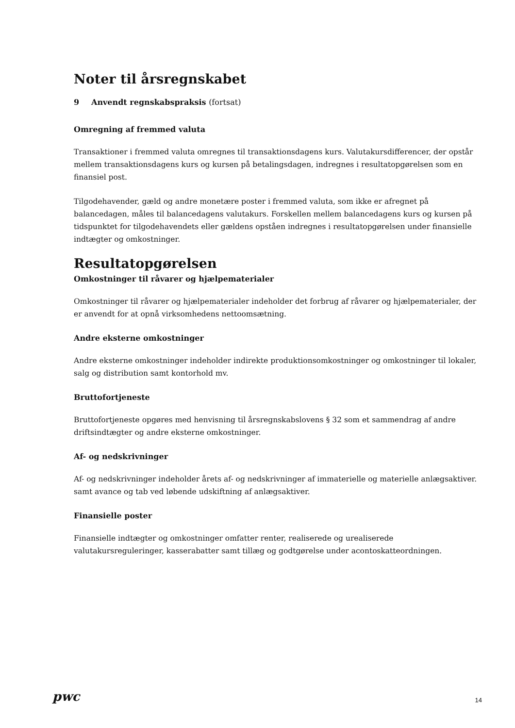Noter til årsregnskabet
9 Anvendt regnskabspraksis (fortsat)
Omregning af fremmed valuta
Transaktioner i fremmed valuta omregnes til transaktionsdagens kurs. Valutakursdifferencer, der opstår mellem transaktionsdagens kurs og kursen på betalingsdagen, indregnes i resultatopgørelsen som en finansiel post.
Tilgodehavender, gæld og andre monetære poster i fremmed valuta, som ikke er afregnet på balancedagen, måles til balancedagens valutakurs. Forskellen mellem balancedagens kurs og kursen på tidspunktet for tilgodehavendets eller gældens opståen indregnes i resultatopgørelsen under finansielle indtægter og omkostninger.
Resultatopgørelsen
Omkostninger til råvarer og hjælpematerialer
Omkostninger til råvarer og hjælpematerialer indeholder det forbrug af råvarer og hjælpematerialer, der er anvendt for at opnå virksomhedens nettoomsætning.
Andre eksterne omkostninger
Andre eksterne omkostninger indeholder indirekte produktionsomkostninger og omkostninger til lokaler, salg og distribution samt kontorhold mv.
Bruttofortjeneste
Bruttofortjeneste opgøres med henvisning til årsregnskabslovens § 32 som et sammendrag af andre driftsindtægter og andre eksterne omkostninger.
Af- og nedskrivninger
Af- og nedskrivninger indeholder årets af- og nedskrivninger af immaterielle og materielle anlægsaktiver. samt avance og tab ved løbende udskiftning af anlægsaktiver.
Finansielle poster
Finansielle indtægter og omkostninger omfatter renter, realiserede og urealiserede valutakursreguleringer, kasserabatter samt tillæg og godtgørelse under acontoskatteordningen.
pwc 14